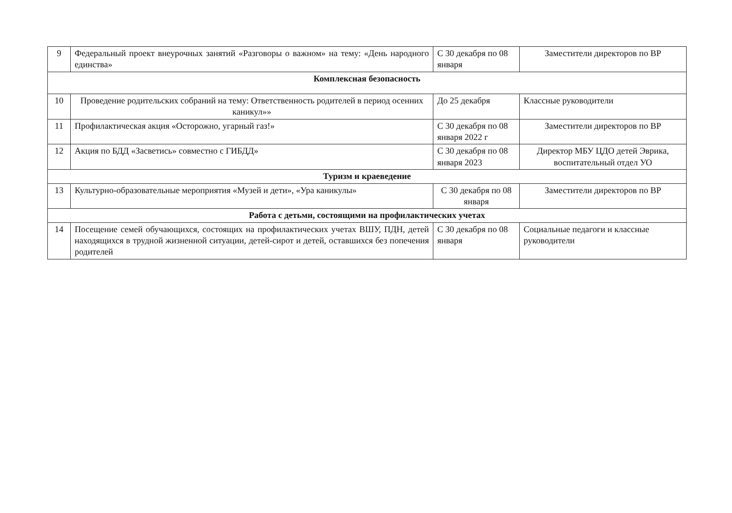| 9 | Федеральный проект внеурочных занятий «Разговоры о важном» на тему: «День народного единства» | С 30 декабря по 08 января | Заместители директоров по ВР |
| Комплексная безопасность | | | |
| 10 | Проведение родительских собраний на тему: Ответственность родителей в период осенних каникул»» | До 25 декабря | Классные руководители |
| 11 | Профилактическая акция «Осторожно, угарный газ!» | С 30 декабря по 08 января 2022 г | Заместители директоров по ВР |
| 12 | Акция по БДД «Засветись» совместно с ГИБДД» | С 30 декабря по 08 января 2023 | Директор МБУ ЦДО детей Эврика, воспитательный отдел УО |
| Туризм и краеведение | | | |
| 13 | Культурно-образовательные мероприятия «Музей и дети», «Ура каникулы» | С 30 декабря по 08 января | Заместители директоров по ВР |
| Работа с детьми, состоящими на профилактических учетах | | | |
| 14 | Посещение семей обучающихся, состоящих на профилактических учетах ВШУ, ПДН, детей находящихся в трудной жизненной ситуации, детей-сирот и детей, оставшихся без попечения родителей | С 30 декабря по 08 января | Социальные педагоги и классные руководители |